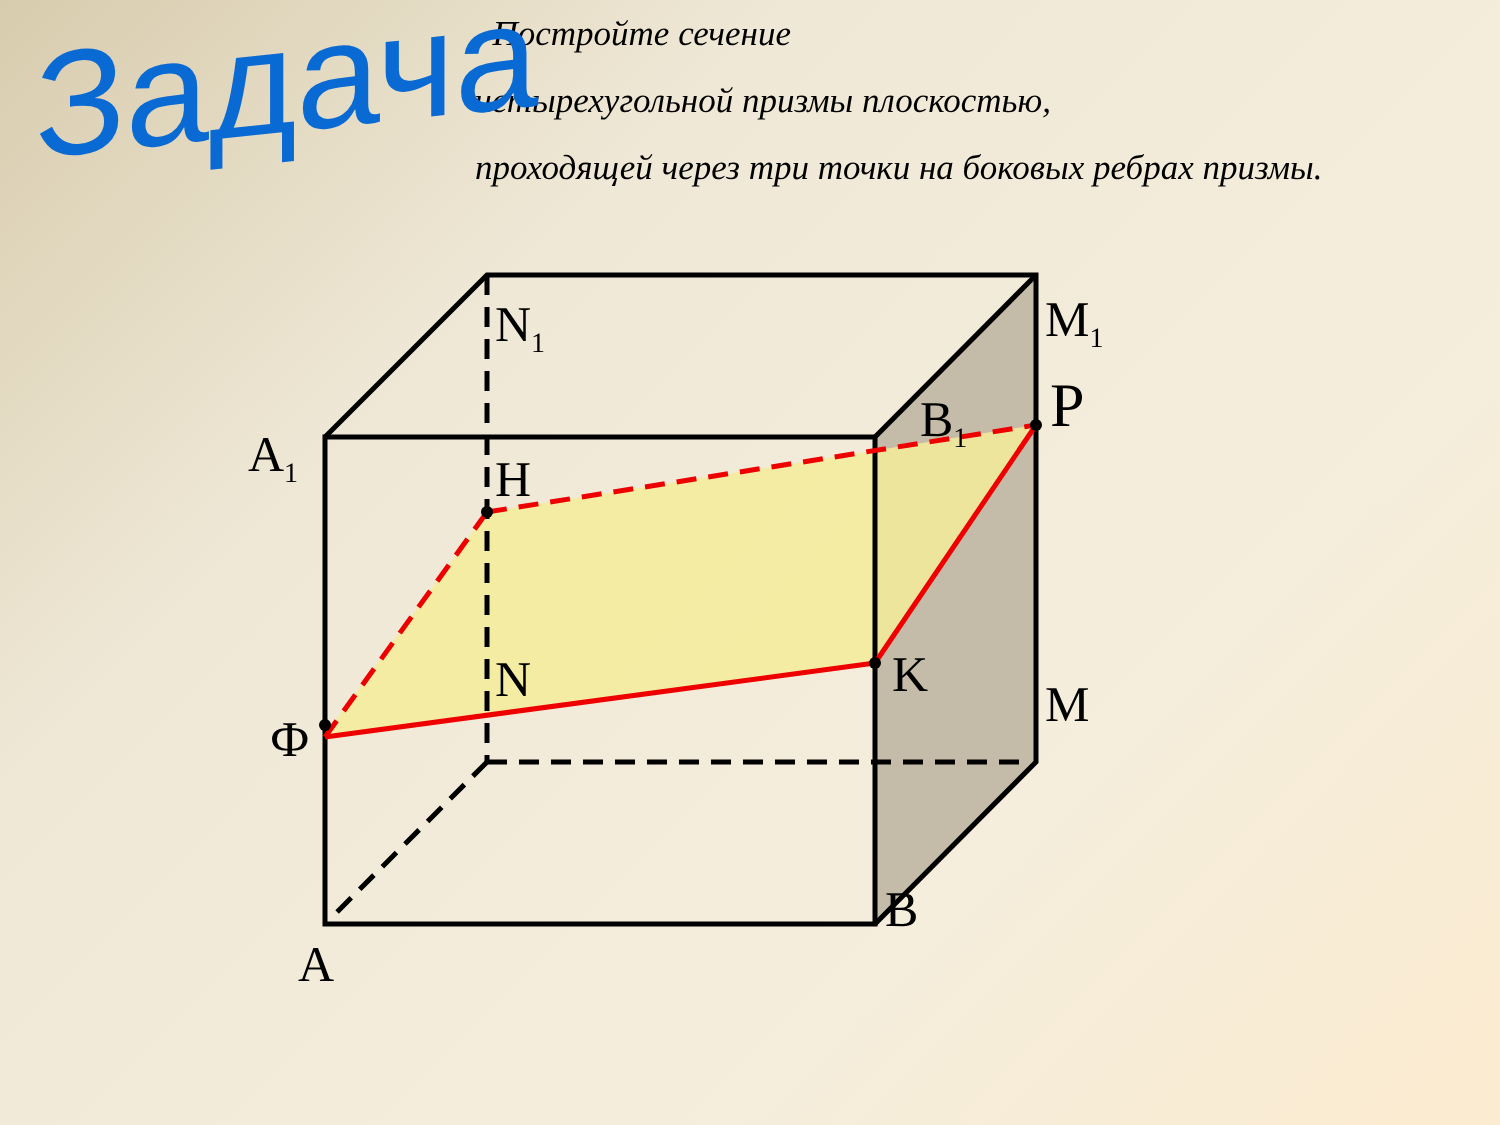Задача
Постройте сечение
четырехугольной призмы плоскостью,
проходящей через три точки на боковых ребрах призмы.
N<sub>1</sub> M<sub>1</sub>
P
B<sub>1</sub>
A<sub>1</sub> H
N K
M
Ф
B
A